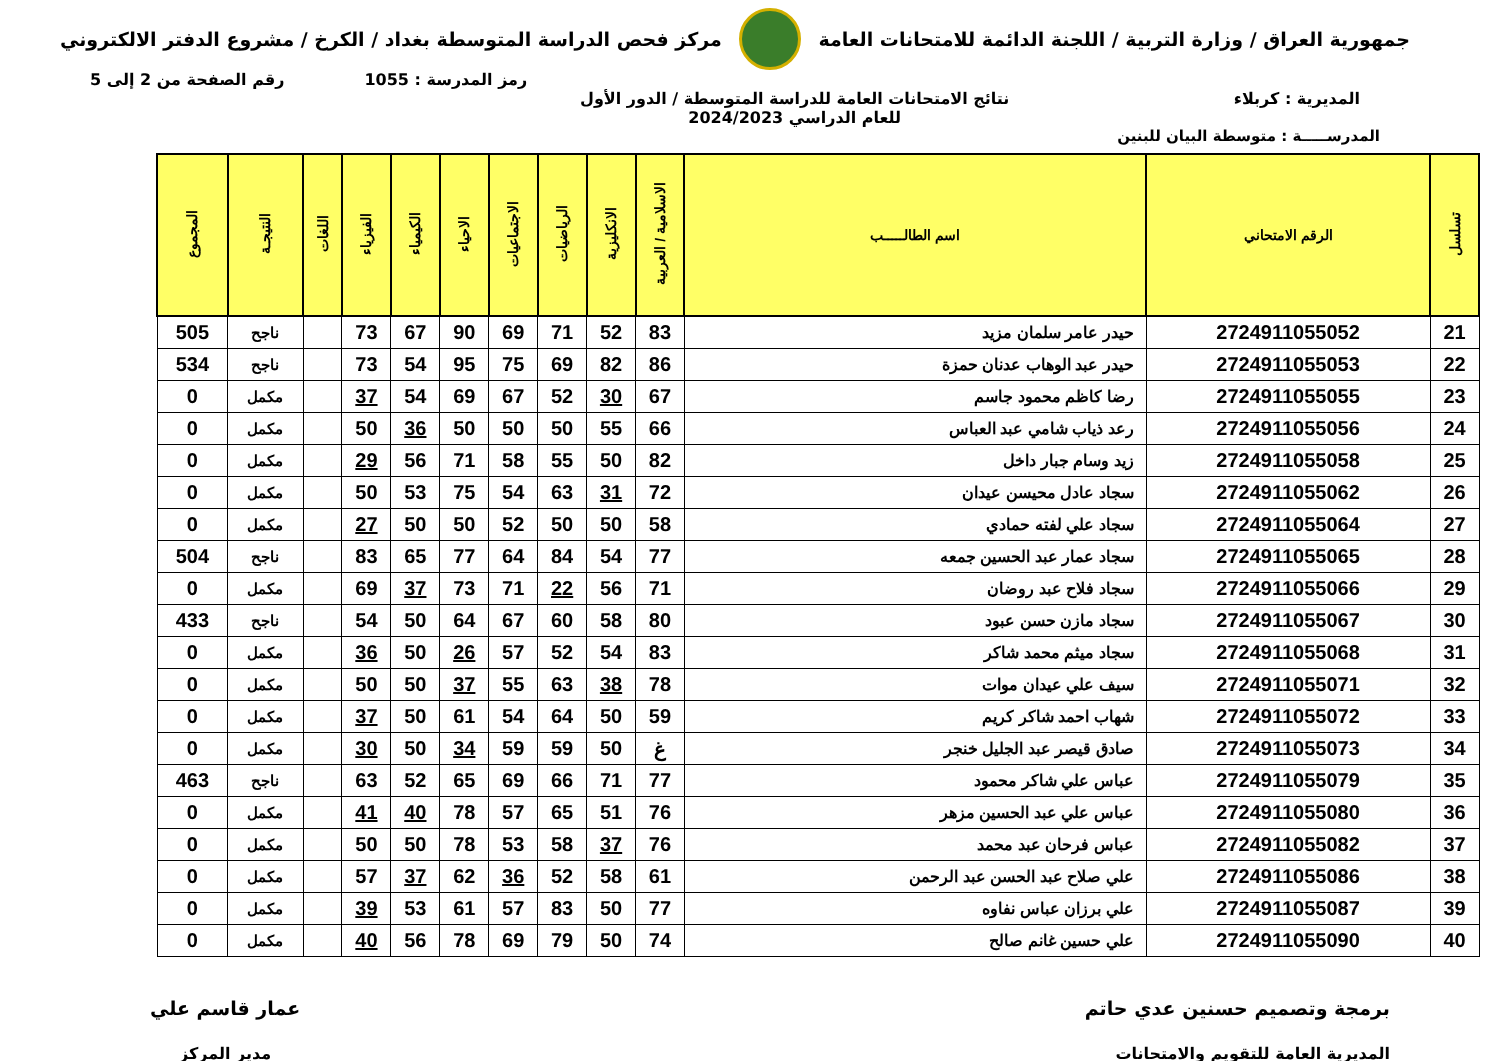جمهورية العراق / وزارة التربية / اللجنة الدائمة للامتحانات العامة
مركز فحص الدراسة المتوسطة بغداد / الكرخ / مشروع الدفتر الالكتروني
رمز المدرسة : 1055 رقم الصفحة من 2 إلى 5
المديرية : كربلاء نتائج الامتحانات العامة للدراسة المتوسطة / الدور الأول
للعام الدراسي 2024/2023
المدرســـــة : متوسطة البيان للبنين
| تسلسل | الرقم الامتحاني | اسم الطالـــــب | الاسلامية / العربية | الانكليزية | الرياضيات | الاجتماعيات | الاحياء | الكيمياء | الفيزياء | اللغات | النتيجـة | المجموع |
| --- | --- | --- | --- | --- | --- | --- | --- | --- | --- | --- | --- | --- |
| 21 | 2724911055052 | حيدر عامر سلمان مزيد | 83 | 52 | 71 | 69 | 90 | 67 | 73 | | ناجح | 505 |
| 22 | 2724911055053 | حيدر عبد الوهاب عدنان حمزة | 86 | 82 | 69 | 75 | 95 | 54 | 73 | | ناجح | 534 |
| 23 | 2724911055055 | رضا كاظم محمود جاسم | 67 | 30 | 52 | 67 | 69 | 54 | 37 | | مكمل | 0 |
| 24 | 2724911055056 | رعد ذياب شامي عبد العباس | 66 | 55 | 50 | 50 | 50 | 36 | 50 | | مكمل | 0 |
| 25 | 2724911055058 | زيد وسام جبار داخل | 82 | 50 | 55 | 58 | 71 | 56 | 29 | | مكمل | 0 |
| 26 | 2724911055062 | سجاد عادل محيسن عيدان | 72 | 31 | 63 | 54 | 75 | 53 | 50 | | مكمل | 0 |
| 27 | 2724911055064 | سجاد علي لفته حمادي | 58 | 50 | 50 | 52 | 50 | 50 | 27 | | مكمل | 0 |
| 28 | 2724911055065 | سجاد عمار عبد الحسين جمعه | 77 | 54 | 84 | 64 | 77 | 65 | 83 | | ناجح | 504 |
| 29 | 2724911055066 | سجاد فلاح عبد روضان | 71 | 56 | 22 | 71 | 73 | 37 | 69 | | مكمل | 0 |
| 30 | 2724911055067 | سجاد مازن حسن عبود | 80 | 58 | 60 | 67 | 64 | 50 | 54 | | ناجح | 433 |
| 31 | 2724911055068 | سجاد ميثم محمد شاكر | 83 | 54 | 52 | 57 | 26 | 50 | 36 | | مكمل | 0 |
| 32 | 2724911055071 | سيف علي عيدان موات | 78 | 38 | 63 | 55 | 37 | 50 | 50 | | مكمل | 0 |
| 33 | 2724911055072 | شهاب احمد شاكر كريم | 59 | 50 | 64 | 54 | 61 | 50 | 37 | | مكمل | 0 |
| 34 | 2724911055073 | صادق قيصر عبد الجليل خنجر | غ | 50 | 59 | 59 | 34 | 50 | 30 | | مكمل | 0 |
| 35 | 2724911055079 | عباس علي شاكر محمود | 77 | 71 | 66 | 69 | 65 | 52 | 63 | | ناجح | 463 |
| 36 | 2724911055080 | عباس علي عبد الحسين مزهر | 76 | 51 | 65 | 57 | 78 | 40 | 41 | | مكمل | 0 |
| 37 | 2724911055082 | عباس فرحان عبد محمد | 76 | 37 | 58 | 53 | 78 | 50 | 50 | | مكمل | 0 |
| 38 | 2724911055086 | علي صلاح عبد الحسن عبد الرحمن | 61 | 58 | 52 | 36 | 62 | 37 | 57 | | مكمل | 0 |
| 39 | 2724911055087 | علي برزان عباس نفاوه | 77 | 50 | 83 | 57 | 61 | 53 | 39 | | مكمل | 0 |
| 40 | 2724911055090 | علي حسين غانم صالح | 74 | 50 | 79 | 69 | 78 | 56 | 40 | | مكمل | 0 |
برمجة وتصميم حسنين عدي حاتم
المديرية العامة للتقويم والامتحانات
عمار قاسم علي
مدير المركز